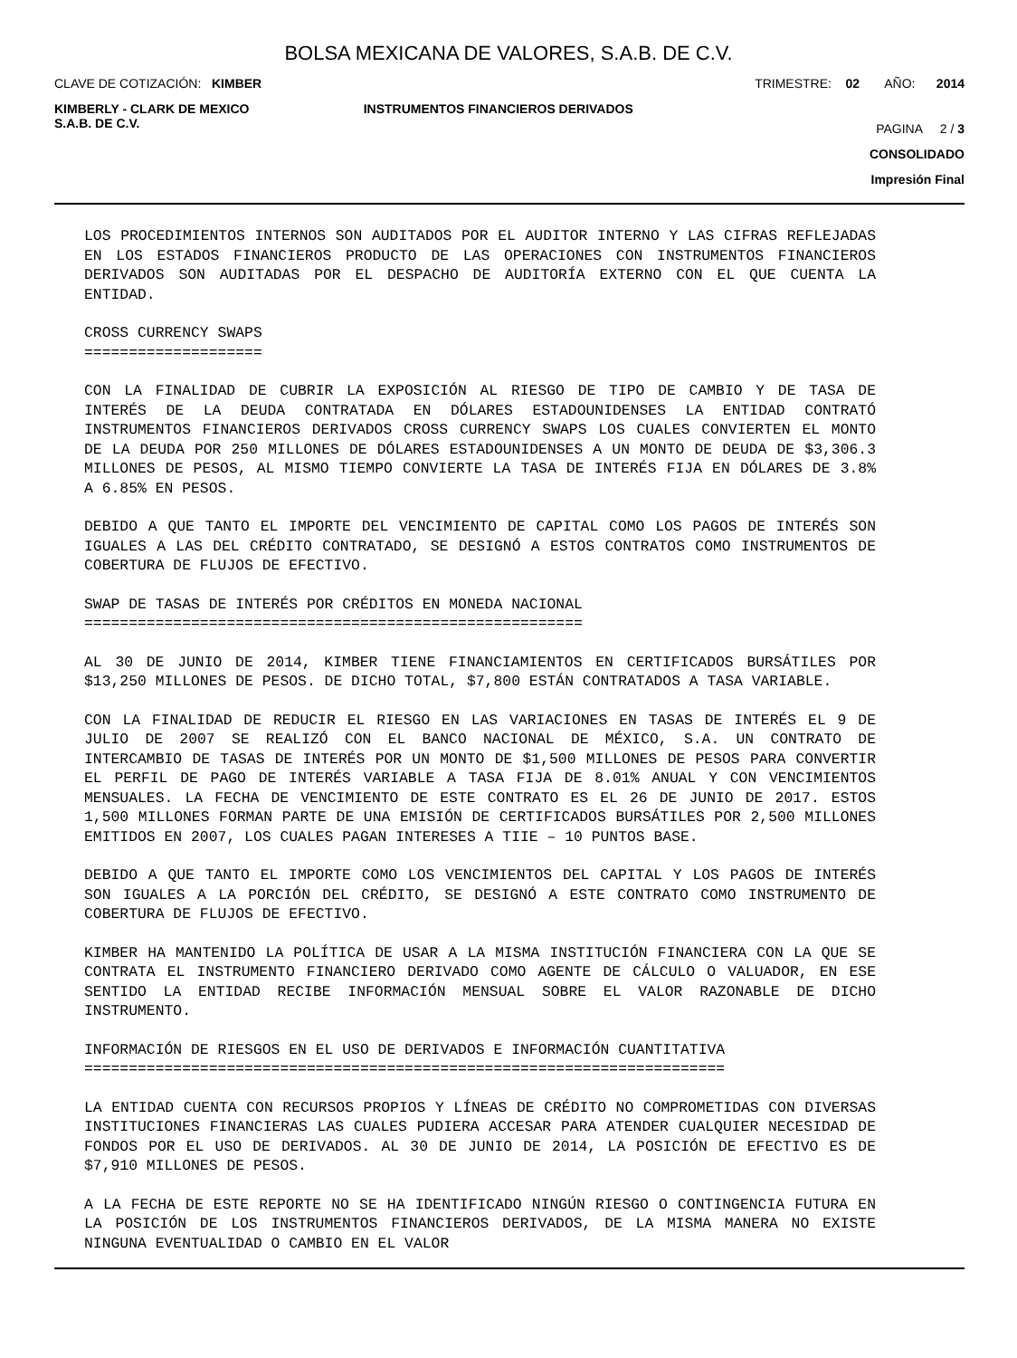BOLSA MEXICANA DE VALORES, S.A.B. DE C.V.
CLAVE DE COTIZACIÓN: KIMBER TRIMESTRE: 02 AÑO: 2014
KIMBERLY - CLARK DE MEXICO
S.A.B. DE C.V.
INSTRUMENTOS FINANCIEROS DERIVADOS
PAGINA 2 / 3
CONSOLIDADO
Impresión Final
LOS PROCEDIMIENTOS INTERNOS SON AUDITADOS POR EL AUDITOR INTERNO Y LAS CIFRAS REFLEJADAS EN LOS ESTADOS FINANCIEROS PRODUCTO DE LAS OPERACIONES CON INSTRUMENTOS FINANCIEROS DERIVADOS SON AUDITADAS POR EL DESPACHO DE AUDITORÍA EXTERNO CON EL QUE CUENTA LA ENTIDAD.
CROSS CURRENCY SWAPS
====================
CON LA FINALIDAD DE CUBRIR LA EXPOSICIÓN AL RIESGO DE TIPO DE CAMBIO Y DE TASA DE INTERÉS DE LA DEUDA CONTRATADA EN DÓLARES ESTADOUNIDENSES LA ENTIDAD CONTRATÓ INSTRUMENTOS FINANCIEROS DERIVADOS CROSS CURRENCY SWAPS LOS CUALES CONVIERTEN EL MONTO DE LA DEUDA POR 250 MILLONES DE DÓLARES ESTADOUNIDENSES A UN MONTO DE DEUDA DE $3,306.3 MILLONES DE PESOS, AL MISMO TIEMPO CONVIERTE LA TASA DE INTERÉS FIJA EN DÓLARES DE 3.8% A 6.85% EN PESOS.
DEBIDO A QUE TANTO EL IMPORTE DEL VENCIMIENTO DE CAPITAL COMO LOS PAGOS DE INTERÉS SON IGUALES A LAS DEL CRÉDITO CONTRATADO, SE DESIGNÓ A ESTOS CONTRATOS COMO INSTRUMENTOS DE COBERTURA DE FLUJOS DE EFECTIVO.
SWAP DE TASAS DE INTERÉS POR CRÉDITOS EN MONEDA NACIONAL
========================================================
AL 30 DE JUNIO DE 2014, KIMBER TIENE FINANCIAMIENTOS EN CERTIFICADOS BURSÁTILES POR $13,250 MILLONES DE PESOS. DE DICHO TOTAL, $7,800 ESTÁN CONTRATADOS A TASA VARIABLE.
CON LA FINALIDAD DE REDUCIR EL RIESGO EN LAS VARIACIONES EN TASAS DE INTERÉS EL 9 DE JULIO DE 2007 SE REALIZÓ CON EL BANCO NACIONAL DE MÉXICO, S.A. UN CONTRATO DE INTERCAMBIO DE TASAS DE INTERÉS POR UN MONTO DE $1,500 MILLONES DE PESOS PARA CONVERTIR EL PERFIL DE PAGO DE INTERÉS VARIABLE A TASA FIJA DE 8.01% ANUAL Y CON VENCIMIENTOS MENSUALES. LA FECHA DE VENCIMIENTO DE ESTE CONTRATO ES EL 26 DE JUNIO DE 2017. ESTOS 1,500 MILLONES FORMAN PARTE DE UNA EMISIÓN DE CERTIFICADOS BURSÁTILES POR 2,500 MILLONES EMITIDOS EN 2007, LOS CUALES PAGAN INTERESES A TIIE – 10 PUNTOS BASE.
DEBIDO A QUE TANTO EL IMPORTE COMO LOS VENCIMIENTOS DEL CAPITAL Y LOS PAGOS DE INTERÉS SON IGUALES A LA PORCIÓN DEL CRÉDITO, SE DESIGNÓ A ESTE CONTRATO COMO INSTRUMENTO DE COBERTURA DE FLUJOS DE EFECTIVO.
KIMBER HA MANTENIDO LA POLÍTICA DE USAR A LA MISMA INSTITUCIÓN FINANCIERA CON LA QUE SE CONTRATA EL INSTRUMENTO FINANCIERO DERIVADO COMO AGENTE DE CÁLCULO O VALUADOR, EN ESE SENTIDO LA ENTIDAD RECIBE INFORMACIÓN MENSUAL SOBRE EL VALOR RAZONABLE DE DICHO INSTRUMENTO.
INFORMACIÓN DE RIESGOS EN EL USO DE DERIVADOS E INFORMACIÓN CUANTITATIVA
========================================================================
LA ENTIDAD CUENTA CON RECURSOS PROPIOS Y LÍNEAS DE CRÉDITO NO COMPROMETIDAS CON DIVERSAS INSTITUCIONES FINANCIERAS LAS CUALES PUDIERA ACCESAR PARA ATENDER CUALQUIER NECESIDAD DE FONDOS POR EL USO DE DERIVADOS. AL 30 DE JUNIO DE 2014, LA POSICIÓN DE EFECTIVO ES DE $7,910 MILLONES DE PESOS.
A LA FECHA DE ESTE REPORTE NO SE HA IDENTIFICADO NINGÚN RIESGO O CONTINGENCIA FUTURA EN LA POSICIÓN DE LOS INSTRUMENTOS FINANCIEROS DERIVADOS, DE LA MISMA MANERA NO EXISTE NINGUNA EVENTUALIDAD O CAMBIO EN EL VALOR